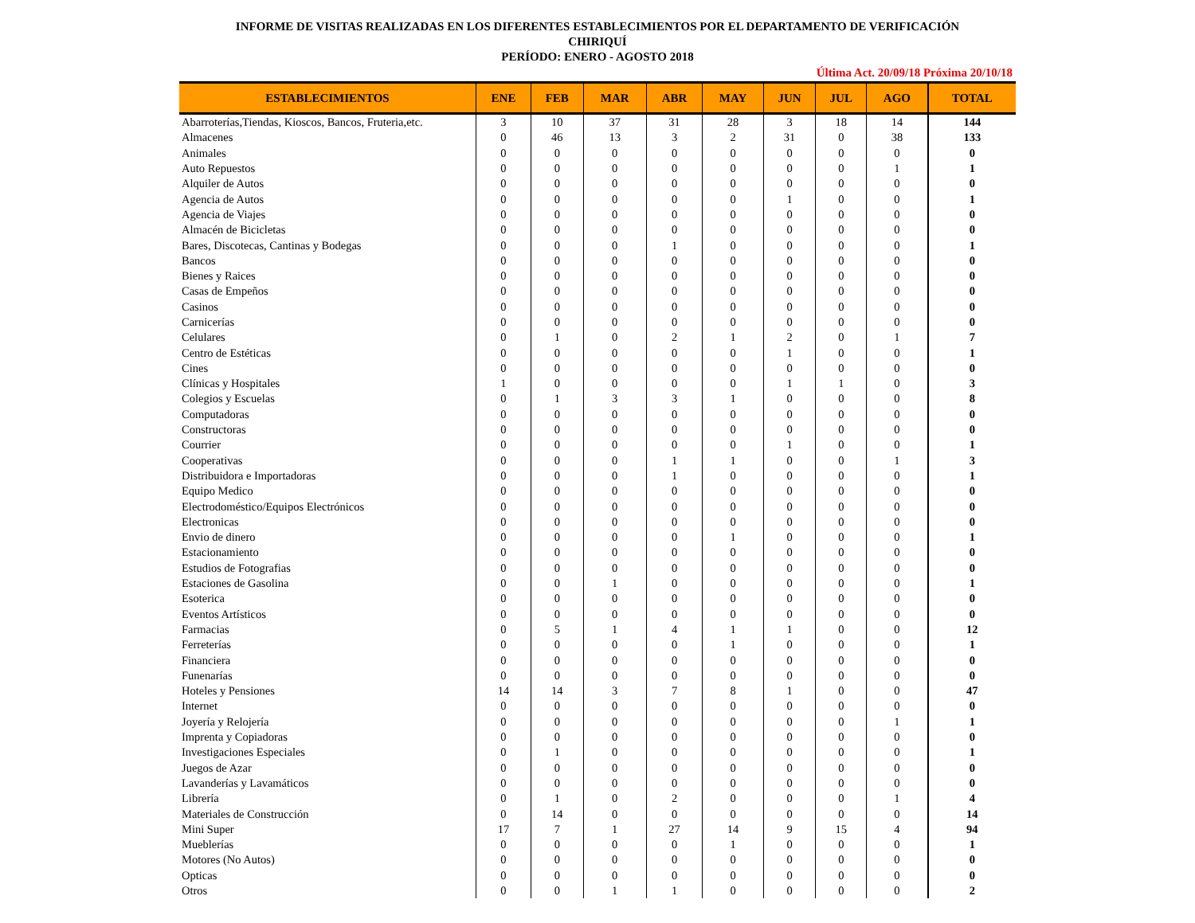INFORME DE VISITAS REALIZADAS EN LOS DIFERENTES ESTABLECIMIENTOS POR EL DEPARTAMENTO DE VERIFICACIÓN
CHIRIQUÍ
PERÍODO: ENERO - AGOSTO 2018
Última Act. 20/09/18 Próxima 20/10/18
| ESTABLECIMIENTOS | ENE | FEB | MAR | ABR | MAY | JUN | JUL | AGO | TOTAL |
| --- | --- | --- | --- | --- | --- | --- | --- | --- | --- |
| Abarroterías,Tiendas, Kioscos, Bancos, Fruteria,etc. | 3 | 10 | 37 | 31 | 28 | 3 | 18 | 14 | 144 |
| Almacenes | 0 | 46 | 13 | 3 | 2 | 31 | 0 | 38 | 133 |
| Animales | 0 | 0 | 0 | 0 | 0 | 0 | 0 | 0 | 0 |
| Auto Repuestos | 0 | 0 | 0 | 0 | 0 | 0 | 0 | 1 | 1 |
| Alquiler de Autos | 0 | 0 | 0 | 0 | 0 | 0 | 0 | 0 | 0 |
| Agencia de Autos | 0 | 0 | 0 | 0 | 0 | 1 | 0 | 0 | 1 |
| Agencia de Viajes | 0 | 0 | 0 | 0 | 0 | 0 | 0 | 0 | 0 |
| Almacén de Bicicletas | 0 | 0 | 0 | 0 | 0 | 0 | 0 | 0 | 0 |
| Bares, Discotecas, Cantinas y Bodegas | 0 | 0 | 0 | 1 | 0 | 0 | 0 | 0 | 1 |
| Bancos | 0 | 0 | 0 | 0 | 0 | 0 | 0 | 0 | 0 |
| Bienes y Raices | 0 | 0 | 0 | 0 | 0 | 0 | 0 | 0 | 0 |
| Casas de Empeños | 0 | 0 | 0 | 0 | 0 | 0 | 0 | 0 | 0 |
| Casinos | 0 | 0 | 0 | 0 | 0 | 0 | 0 | 0 | 0 |
| Carnicerías | 0 | 0 | 0 | 0 | 0 | 0 | 0 | 0 | 0 |
| Celulares | 0 | 1 | 0 | 2 | 1 | 2 | 0 | 1 | 7 |
| Centro de Estéticas | 0 | 0 | 0 | 0 | 0 | 1 | 0 | 0 | 1 |
| Cines | 0 | 0 | 0 | 0 | 0 | 0 | 0 | 0 | 0 |
| Clínicas y Hospitales | 1 | 0 | 0 | 0 | 0 | 1 | 1 | 0 | 3 |
| Colegios y Escuelas | 0 | 1 | 3 | 3 | 1 | 0 | 0 | 0 | 8 |
| Computadoras | 0 | 0 | 0 | 0 | 0 | 0 | 0 | 0 | 0 |
| Constructoras | 0 | 0 | 0 | 0 | 0 | 0 | 0 | 0 | 0 |
| Courrier | 0 | 0 | 0 | 0 | 0 | 1 | 0 | 0 | 1 |
| Cooperativas | 0 | 0 | 0 | 1 | 1 | 0 | 0 | 1 | 3 |
| Distribuidora e Importadoras | 0 | 0 | 0 | 1 | 0 | 0 | 0 | 0 | 1 |
| Equipo Medico | 0 | 0 | 0 | 0 | 0 | 0 | 0 | 0 | 0 |
| Electrodoméstico/Equipos Electrónicos | 0 | 0 | 0 | 0 | 0 | 0 | 0 | 0 | 0 |
| Electronicas | 0 | 0 | 0 | 0 | 0 | 0 | 0 | 0 | 0 |
| Envio de dinero | 0 | 0 | 0 | 0 | 1 | 0 | 0 | 0 | 1 |
| Estacionamiento | 0 | 0 | 0 | 0 | 0 | 0 | 0 | 0 | 0 |
| Estudios de Fotografias | 0 | 0 | 0 | 0 | 0 | 0 | 0 | 0 | 0 |
| Estaciones de Gasolina | 0 | 0 | 1 | 0 | 0 | 0 | 0 | 0 | 1 |
| Esoterica | 0 | 0 | 0 | 0 | 0 | 0 | 0 | 0 | 0 |
| Eventos Artísticos | 0 | 0 | 0 | 0 | 0 | 0 | 0 | 0 | 0 |
| Farmacias | 0 | 5 | 1 | 4 | 1 | 1 | 0 | 0 | 12 |
| Ferreterías | 0 | 0 | 0 | 0 | 1 | 0 | 0 | 0 | 1 |
| Financiera | 0 | 0 | 0 | 0 | 0 | 0 | 0 | 0 | 0 |
| Funenarías | 0 | 0 | 0 | 0 | 0 | 0 | 0 | 0 | 0 |
| Hoteles y Pensiones | 14 | 14 | 3 | 7 | 8 | 1 | 0 | 0 | 47 |
| Internet | 0 | 0 | 0 | 0 | 0 | 0 | 0 | 0 | 0 |
| Joyería y Relojería | 0 | 0 | 0 | 0 | 0 | 0 | 0 | 1 | 1 |
| Imprenta y Copiadoras | 0 | 0 | 0 | 0 | 0 | 0 | 0 | 0 | 0 |
| Investigaciones Especiales | 0 | 1 | 0 | 0 | 0 | 0 | 0 | 0 | 1 |
| Juegos de Azar | 0 | 0 | 0 | 0 | 0 | 0 | 0 | 0 | 0 |
| Lavanderías y Lavamáticos | 0 | 0 | 0 | 0 | 0 | 0 | 0 | 0 | 0 |
| Librería | 0 | 1 | 0 | 2 | 0 | 0 | 0 | 1 | 4 |
| Materiales de Construcción | 0 | 14 | 0 | 0 | 0 | 0 | 0 | 0 | 14 |
| Mini Super | 17 | 7 | 1 | 27 | 14 | 9 | 15 | 4 | 94 |
| Mueblerías | 0 | 0 | 0 | 0 | 1 | 0 | 0 | 0 | 1 |
| Motores (No Autos) | 0 | 0 | 0 | 0 | 0 | 0 | 0 | 0 | 0 |
| Opticas | 0 | 0 | 0 | 0 | 0 | 0 | 0 | 0 | 0 |
| Otros | 0 | 0 | 1 | 1 | 0 | 0 | 0 | 0 | 2 |